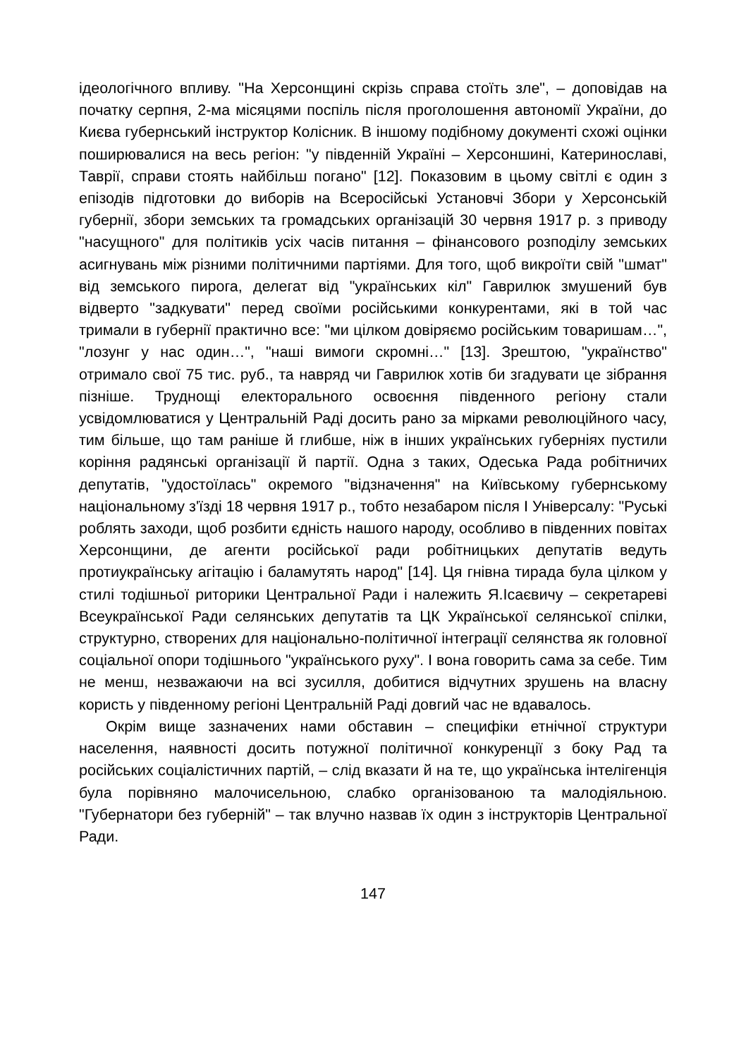ідеологічного впливу. "На Херсонщині скрізь справа стоїть зле", – доповідав на початку серпня, 2-ма місяцями поспіль після проголошення автономії України, до Києва губернський інструктор Колісник. В іншому подібному документі схожі оцінки поширювалися на весь регіон: "у південній Україні – Херсоншині, Катеринославі, Таврії, справи стоять найбільш погано" [12]. Показовим в цьому світлі є один з епізодів підготовки до виборів на Всеросійські Установчі Збори у Херсонській губернії, збори земських та громадських організацій 30 червня 1917 р. з приводу "насущного" для політиків усіх часів питання – фінансового розподілу земських асигнувань між різними політичними партіями. Для того, щоб викроїти свій "шмат" від земського пирога, делегат від "українських кіл" Гаврилюк змушений був відверто "задкувати" перед своїми російськими конкурентами, які в той час тримали в губернії практично все: "ми цілком довіряємо російським товаришам…", "лозунг у нас один…", "наші вимоги скромні…" [13]. Зрештою, "українство" отримало свої 75 тис. руб., та навряд чи Гаврилюк хотів би згадувати це зібрання пізніше. Труднощі електорального освоєння південного регіону стали усвідомлюватися у Центральній Раді досить рано за мірками революційного часу, тим більше, що там раніше й глибше, ніж в інших українських губерніях пустили коріння радянські організації й партії. Одна з таких, Одеська Рада робітничих депутатів, "удостоїлась" окремого "відзначення" на Київському губернському національному з'їзді 18 червня 1917 р., тобто незабаром після І Універсалу: "Руські роблять заходи, щоб розбити єдність нашого народу, особливо в південних повітах Херсонщини, де агенти російської ради робітницьких депутатів ведуть протиукраїнську агітацію і баламутять народ" [14]. Ця гнівна тирада була цілком у стилі тодішньої риторики Центральної Ради і належить Я.Ісаєвичу – секретареві Всеукраїнської Ради селянських депутатів та ЦК Української селянської спілки, структурно, створених для національно-політичної інтеграції селянства як головної соціальної опори тодішнього "українського руху". І вона говорить сама за себе. Тим не менш, незважаючи на всі зусилля, добитися відчутних зрушень на власну користь у південному регіоні Центральній Раді довгий час не вдавалось.
Окрім вище зазначених нами обставин – специфіки етнічної структури населення, наявності досить потужної політичної конкуренції з боку Рад та російських соціалістичних партій, – слід вказати й на те, що українська інтелігенція була порівняно малочисельною, слабко організованою та малодіяльною. "Губернатори без губерній" – так влучно назвав їх один з інструкторів Центральної Ради.
147